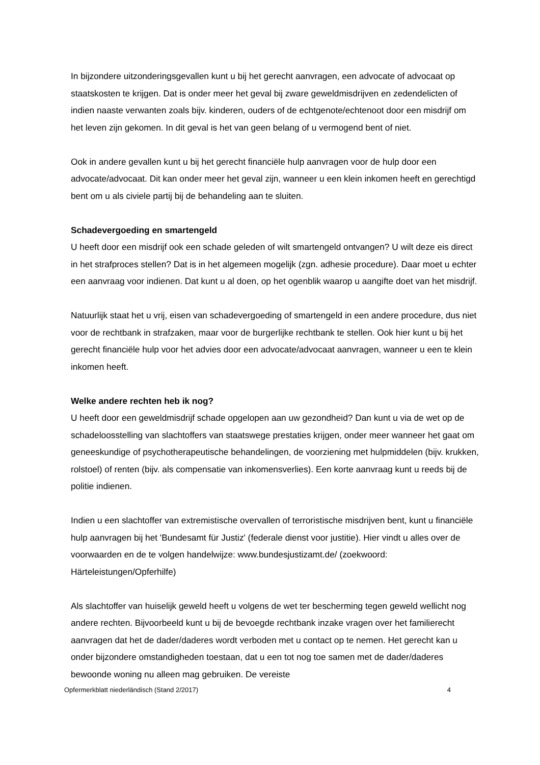In bijzondere uitzonderingsgevallen kunt u bij het gerecht aanvragen, een advocate of advocaat op staatskosten te krijgen. Dat is onder meer het geval bij zware geweldmisdrijven en zedendelicten of indien naaste verwanten zoals bijv. kinderen, ouders of de echtgenote/echtenoot door een misdrijf om het leven zijn gekomen. In dit geval is het van geen belang of u vermogend bent of niet.
Ook in andere gevallen kunt u bij het gerecht financiële hulp aanvragen voor de hulp door een advocate/advocaat. Dit kan onder meer het geval zijn, wanneer u een klein inkomen heeft en gerechtigd bent om u als civiele partij bij de behandeling aan te sluiten.
Schadevergoeding en smartengeld
U heeft door een misdrijf ook een schade geleden of wilt smartengeld ontvangen? U wilt deze eis direct in het strafproces stellen? Dat is in het algemeen mogelijk (zgn. adhesie procedure). Daar moet u echter een aanvraag voor indienen. Dat kunt u al doen, op het ogenblik waarop u aangifte doet van het misdrijf.
Natuurlijk staat het u vrij, eisen van schadevergoeding of smartengeld in een andere procedure, dus niet voor de rechtbank in strafzaken, maar voor de burgerlijke rechtbank te stellen. Ook hier kunt u bij het gerecht financiële hulp voor het advies door een advocate/advocaat aanvragen, wanneer u een te klein inkomen heeft.
Welke andere rechten heb ik nog?
U heeft door een geweldmisdrijf schade opgelopen aan uw gezondheid? Dan kunt u via de wet op de schadeloosstelling van slachtoffers van staatswege prestaties krijgen, onder meer wanneer het gaat om geneeskundige of psychotherapeutische behandelingen, de voorziening met hulpmiddelen (bijv. krukken, rolstoel) of renten (bijv. als compensatie van inkomensverlies). Een korte aanvraag kunt u reeds bij de politie indienen.
Indien u een slachtoffer van extremistische overvallen of terroristische misdrijven bent, kunt u financiële hulp aanvragen bij het 'Bundesamt für Justiz' (federale dienst voor justitie). Hier vindt u alles over de voorwaarden en de te volgen handelwijze: www.bundesjustizamt.de/ (zoekwoord: Härteleistungen/Opferhilfe)
Als slachtoffer van huiselijk geweld heeft u volgens de wet ter bescherming tegen geweld wellicht nog andere rechten. Bijvoorbeeld kunt u bij de bevoegde rechtbank inzake vragen over het familierecht aanvragen dat het de dader/daderes wordt verboden met u contact op te nemen. Het gerecht kan u onder bijzondere omstandigheden toestaan, dat u een tot nog toe samen met de dader/daderes bewoonde woning nu alleen mag gebruiken. De vereiste
Opfermerkblatt niederländisch (Stand 2/2017) 4